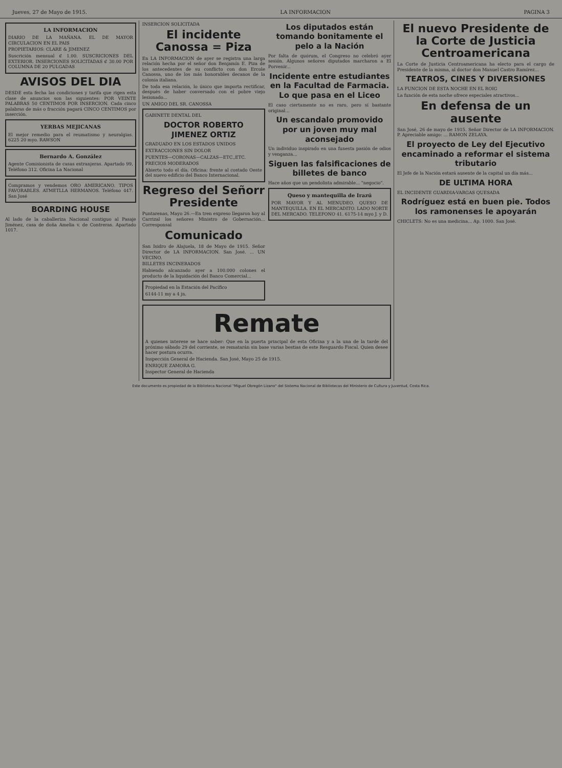Jueves, 27 de Mayo de 1915. LA INFORMACION PAGINA 3
LA INFORMACION
DIARIO DE LA MAÑANA. EL DE MAYOR CIRCULACION EN EL PAIS
PROPIETARIOS: CLARE & JIMENEZ
Suscrición mensual ₡ 1.00. SUSCRICIONES DEL EXTERIOR. INSERCIONES SOLICITADAS ₡ 30.00 POR COLUMNA DE 20 PULGADAS
AVISOS DEL DIA
DESDE esta fecha las condiciones y tarifa que rigen esta clase de anuncios son las siguientes: POR VEINTE PALABRAS 50 CENTIMOS POR INSERCION. Cada cinco palabras de más o fracción pagará CINCO CENTIMOS por inserción.
YERBAS MEJICANAS
El mejor remedio para el reumatismo y neuralgias. 6225 20 myo. RAWSON
Bernardo A. González
Agente Comisionista de casas extranjeras. Apartado 99, Teléfono 312. Oficina La Nacional
Compramos y vendemos ORO AMERICANO. TIPOS FAVORABLES. ATMETLLA HERMANOS. Teléfono 447. San José
BOARDING HOUSE
Al lado de la caballeriza Nacional contiguo al Pasaje Jiménez, casa de doña Amelia v. de Contreras. Apartado 1017.
INSERCION SOLICITADA
El incidente Canossa = Piza
En LA INFORMACION de ayer se registra una larga relación hecha por el señor don Benjamín E. Piza de los antecedentes de su conflicto con don Ercole Canossa, uno de los más honorables decanos de la colonia italiana.
De toda esa relación, lo único que importa rectificar, después de haber conversado con el pobre viejo lesionado...
UN AMIGO DEL SR. CANOSSA
GABINETE DENTAL DEL
DOCTOR ROBERTO JIMENEZ ORTIZ
GRADUADO EN LOS ESTADOS UNIDOS
EXTRACCIONES SIN DOLOR
PUENTES—CORONAS—CALZAS—ETC.,ETC.
PRECIOS MODERADOS
Abierto todo el día. Oficina: frente al costado Oeste del nuevo edificio del Banco Internacional.
Regreso del Señorr Presidente
Puntarenas, Mayo 26.—En tren expreso llegaron hoy al Carrizal los señores Ministro de Gobernación... Corresponsal
Comunicado
San Isidro de Alajuela, 18 de Mayo de 1915. Señor Director de LA INFORMACION. San José. ... UN VECINO.
BILLETES INCINERADOS
Habiendo alcanzado ayer a 100.000 colones el producto de la liquidación del Banco Comercial...
Propiedad en la Estación del Pacífico
6144-11 my a 4 jn.
Los diputados están tomando bonitamente el pelo a la Nación
Por falta de quórum, el Congreso no celebró ayer sesión. Algunos señores diputados marcharon a El Porvenir...
Incidente entre estudiantes en la Facultad de Farmacia. Lo que pasa en el Liceo
El caso ciertamente no es raro, pero sí bastante original...
Un escandalo promovido por un joven muy mal aconsejado
Un individuo inspirado en una funesta pasión de odios y venganza...
Siguen las falsificaciones de billetes de banco
Hace años que un pendolista admirable... "negocio".
Queso y mantequilla de Irazú
POR MAYOR Y AL MENUDEO. QUESO DE MANTEQUILLA. EN EL MERCADITO. LADO NORTE DEL MERCADO. TELEFONO 41. 6175-14 myo J. y D.
Remate
A quienes interese se hace saber: Que en la puerta principal de esta Oficina y a la una de la tarde del próximo sábado 29 del corriente, se rematarán sin base varias bestias de este Resguardo Fiscal. Quien desee hacer postura ocurra.
Inspección General de Hacienda. San José, Mayo 25 de 1915.
ENRIQUE ZAMORA G.
Inspector General de Hacienda
El nuevo Presidente de la Corte de Justicia Centroamericana
La Corte de Justicia Centroamericana ha electo para el cargo de Presidente de la misma, al doctor don Manuel Castro Ramírez...
TEATROS, CINES Y DIVERSIONES
LA FUNCION DE ESTA NOCHE EN EL ROIG
La función de esta noche ofrece especiales atractivos...
En defensa de un ausente
San José, 26 de mayo de 1915. Señor Director de LA INFORMACION. P. Apreciable amigo: ... RAMON ZELAYA.
El proyecto de Ley del Ejecutivo encaminado a reformar el sistema tributario
El Jefe de la Nación estará ausente de la capital un día más...
DE ULTIMA HORA
EL INCIDENTE GUARDIA-VARGAS QUESADA
Rodríguez está en buen pie. Todos los ramonenses le apoyarán
CHICLETS: No es una medicina... Ap. 1000. San José.
Este documento es propiedad de la Biblioteca Nacional "Miguel Obregón Lizano" del Sistema Nacional de Bibliotecas del Ministerio de Cultura y Juventud, Costa Rica.